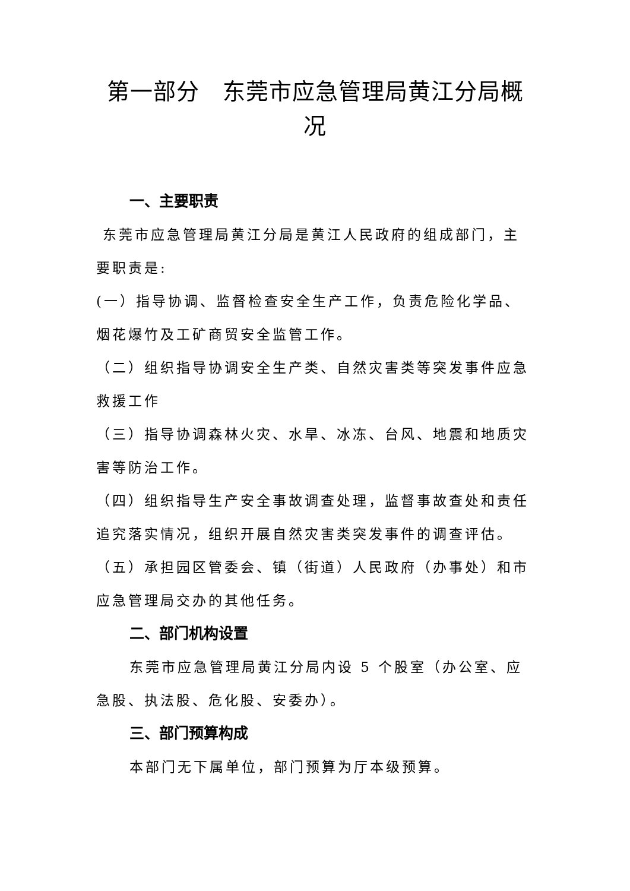第一部分　东莞市应急管理局黄江分局概况
一、主要职责
东莞市应急管理局黄江分局是黄江人民政府的组成部门，主要职责是:
(一）指导协调、监督检查安全生产工作，负责危险化学品、烟花爆竹及工矿商贸安全监管工作。
（二）组织指导协调安全生产类、自然灾害类等突发事件应急救援工作
（三）指导协调森林火灾、水旱、冰冻、台风、地震和地质灾害等防治工作。
（四）组织指导生产安全事故调查处理，监督事故查处和责任追究落实情况，组织开展自然灾害类突发事件的调查评估。
（五）承担园区管委会、镇（街道）人民政府（办事处）和市应急管理局交办的其他任务。
二、部门机构设置
东莞市应急管理局黄江分局内设 5 个股室（办公室、应急股、执法股、危化股、安委办）。
三、部门预算构成
本部门无下属单位，部门预算为厅本级预算。